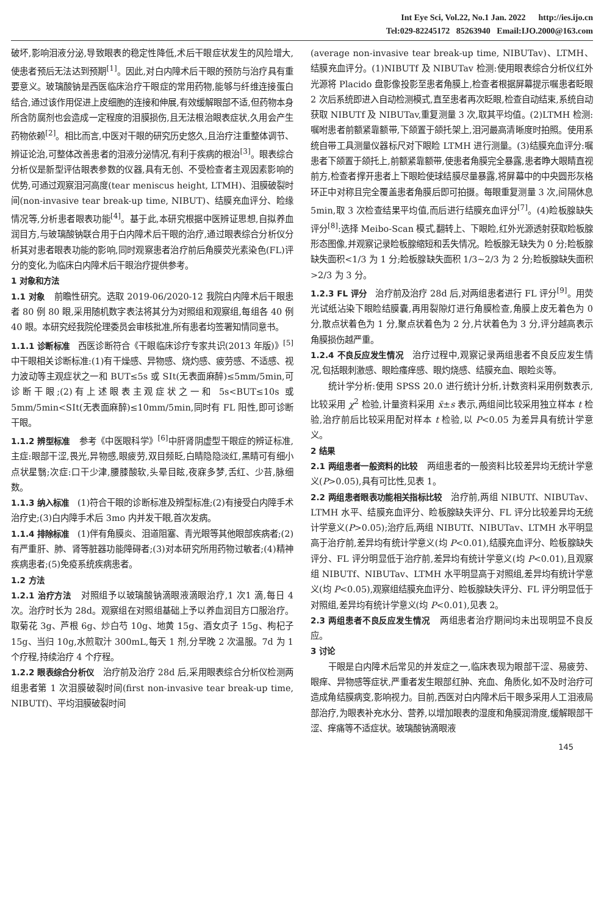Int Eye Sci, Vol.22, No.1 Jan. 2022 http://ies.ijo.cn
Tel:029-82245172 85263940 Email:IJO.2000@163.com
破坏,影响泪液分泌,导致眼表的稳定性降低,术后干眼症状发生的风险增大,使患者预后无法达到预期<sup>[1]</sup>。因此,对白内障术后干眼的预防与治疗具有重要意义。玻璃酸钠是西医临床治疗干眼症的常用药物,能够与纤维连接蛋白结合,通过该作用促进上皮细胞的连接和伸展,有效缓解眼部不适,但药物本身所含防腐剂也会造成一定程度的泪膜损伤,且无法根治眼表症状,久用会产生药物依赖<sup>[2]</sup>。相比而言,中医对干眼的研究历史悠久,且治疗注重整体调节、辨证论治,可整体改善患者的泪液分泌情况,有利于疾病的根治<sup>[3]</sup>。眼表综合分析仪是新型评估眼表参数的仪器,具有无创、不受检查者主观因素影响的优势,可通过观察泪河高度(tear meniscus height, LTMH)、泪膜破裂时间(non-invasive tear break-up time, NIBUT)、结膜充血评分、睑缘情况等,分析患者眼表功能<sup>[4]</sup>。基于此,本研究根据中医辨证思想,自拟养血润目方,与玻璃酸钠联合用于白内障术后干眼的治疗,通过眼表综合分析仪分析其对患者眼表功能的影响,同时观察患者治疗前后角膜荧光素染色(FL)评分的变化,为临床白内障术后干眼治疗提供参考。
1 对象和方法
1.1 对象 前瞻性研究。选取 2019-06/2020-12 我院白内障术后干眼患者 80 例 80 眼,采用随机数字表法将其分为对照组和观察组,每组各 40 例 40 眼。本研究经我院伦理委员会审核批准,所有患者均签署知情同意书。
1.1.1 诊断标准 西医诊断符合《干眼临床诊疗专家共识(2013 年版)》<sup>[5]</sup>中干眼相关诊断标准:(1)有干燥感、异物感、烧灼感、疲劳感、不适感、视力波动等主观症状之一和 BUT≤5s 或 SⅠt(无表面麻醉)≤5mm/5min,可诊断干眼;(2)有上述眼表主观症状之一和 5s<BUT≤10s 或 5mm/5min<SⅠt(无表面麻醉)≤10mm/5min,同时有 FL 阳性,即可诊断干眼。
1.1.2 辨型标准 参考《中医眼科学》<sup>[6]</sup>中肝肾阴虚型干眼症的辨证标准,主症:眼部干涩,畏光,异物感,眼疲劳,双目频眨,白睛隐隐淡红,黑睛可有细小点状星翳;次症:口干少津,腰膝酸软,头晕目眩,夜寐多梦,舌红、少苔,脉细数。
1.1.3 纳入标准 (1)符合干眼的诊断标准及辨型标准;(2)有接受白内障手术治疗史;(3)白内障手术后 3mo 内并发干眼,首次发病。
1.1.4 排除标准 (1)伴有角膜炎、泪道阻塞、青光眼等其他眼部疾病者;(2)有严重肝、肺、肾等脏器功能障碍者;(3)对本研究所用药物过敏者;(4)精神疾病患者;(5)免疫系统疾病患者。
1.2 方法
1.2.1 治疗方法 对照组予以玻璃酸钠滴眼液滴眼治疗,1 次1 滴,每日 4 次。治疗时长为 28d。观察组在对照组基础上予以养血润目方口服治疗。取菊花 3g、芦根 6g、炒白芍 10g、地黄 15g、酒女贞子 15g、枸杞子 15g、当归 10g,水煎取汁 300mL,每天 1 剂,分早晚 2 次温服。7d 为 1 个疗程,持续治疗 4 个疗程。
1.2.2 眼表综合分析仪 治疗前及治疗 28d 后,采用眼表综合分析仪检测两组患者第 1 次泪膜破裂时间(first non-invasive tear break-up time, NIBUTf)、平均泪膜破裂时间
(average non-invasive tear break-up time, NIBUTav)、LTMH、结膜充血评分。(1)NIBUTf 及 NIBUTav 检测:使用眼表综合分析仪红外光源将 Placido 盘影像投影至患者角膜上,检查者根据屏幕提示嘱患者眨眼 2 次后系统即进入自动检测模式,直至患者再次眨眼,检查自动结束,系统自动获取 NIBUTf 及 NIBUTav,重复测量 3 次,取其平均值。(2)LTMH 检测:嘱咐患者前额紧靠额带,下颌置于颌托架上,泪河最高清晰度时拍照。使用系统自带工具测量仪器标尺对下眼睑 LTMH 进行测量。(3)结膜充血评分:嘱患者下颌置于颌托上,前额紧靠额带,使患者角膜完全暴露,患者睁大眼睛直视前方,检查者撑开患者上下眼睑使球结膜尽量暴露,将屏幕中的中央圆形灰格环正中对称且完全覆盖患者角膜后即可拍摄。每眼重复测量 3 次,间隔休息 5min,取 3 次检查结果平均值,而后进行结膜充血评分<sup>[7]</sup>。(4)睑板腺缺失评分<sup>[8]</sup>:选择 Meibo-Scan 模式,翻转上、下眼睑,红外光源透射获取睑板腺形态图像,并观察记录睑板腺缩短和丢失情况。睑板腺无缺失为 0 分;睑板腺缺失面积<1/3 为 1 分;睑板腺缺失面积 1/3~2/3 为 2 分;睑板腺缺失面积>2/3 为 3 分。
1.2.3 FL 评分 治疗前及治疗 28d 后,对两组患者进行 FL 评分<sup>[9]</sup>。用荧光试纸沾染下眼睑结膜囊,再用裂隙灯进行角膜检查,角膜上皮无着色为 0 分,散点状着色为 1 分,聚点状着色为 2 分,片状着色为 3 分,评分越高表示角膜损伤越严重。
1.2.4 不良反应发生情况 治疗过程中,观察记录两组患者不良反应发生情况,包括眼刺激感、眼睑瘙痒感、眼灼烧感、结膜充血、眼睑炎等。
统计学分析:使用 SPSS 20.0 进行统计分析,计数资料采用例数表示,比较采用 χ<sup>2</sup> 检验,计量资料采用 x̄±s 表示,两组间比较采用独立样本 t 检验,治疗前后比较采用配对样本 t 检验,以 P<0.05 为差异具有统计学意义。
2 结果
2.1 两组患者一般资料的比较 两组患者的一般资料比较差异均无统计学意义(P>0.05),具有可比性,见表 1。
2.2 两组患者眼表功能相关指标比较 治疗前,两组 NIBUTf、NIBUTav、LTMH 水平、结膜充血评分、睑板腺缺失评分、FL 评分比较差异均无统计学意义(P>0.05);治疗后,两组 NIBUTf、NIBUTav、LTMH 水平明显高于治疗前,差异均有统计学意义(均 P<0.01),结膜充血评分、睑板腺缺失评分、FL 评分明显低于治疗前,差异均有统计学意义(均 P<0.01),且观察组 NIBUTf、NIBUTav、LTMH 水平明显高于对照组,差异均有统计学意义(均 P<0.05),观察组结膜充血评分、睑板腺缺失评分、FL 评分明显低于对照组,差异均有统计学意义(均 P<0.01),见表 2。
2.3 两组患者不良反应发生情况 两组患者治疗期间均未出现明显不良反应。
3 讨论
干眼是白内障术后常见的并发症之一,临床表现为眼部干涩、易疲劳、眼痒、异物感等症状,严重者发生眼部红肿、充血、角质化,如不及时治疗可造成角结膜病变,影响视力。目前,西医对白内障术后干眼多采用人工泪液局部治疗,为眼表补充水分、营养,以增加眼表的湿度和角膜润滑度,缓解眼部干涩、痒痛等不适症状。玻璃酸钠滴眼液
145